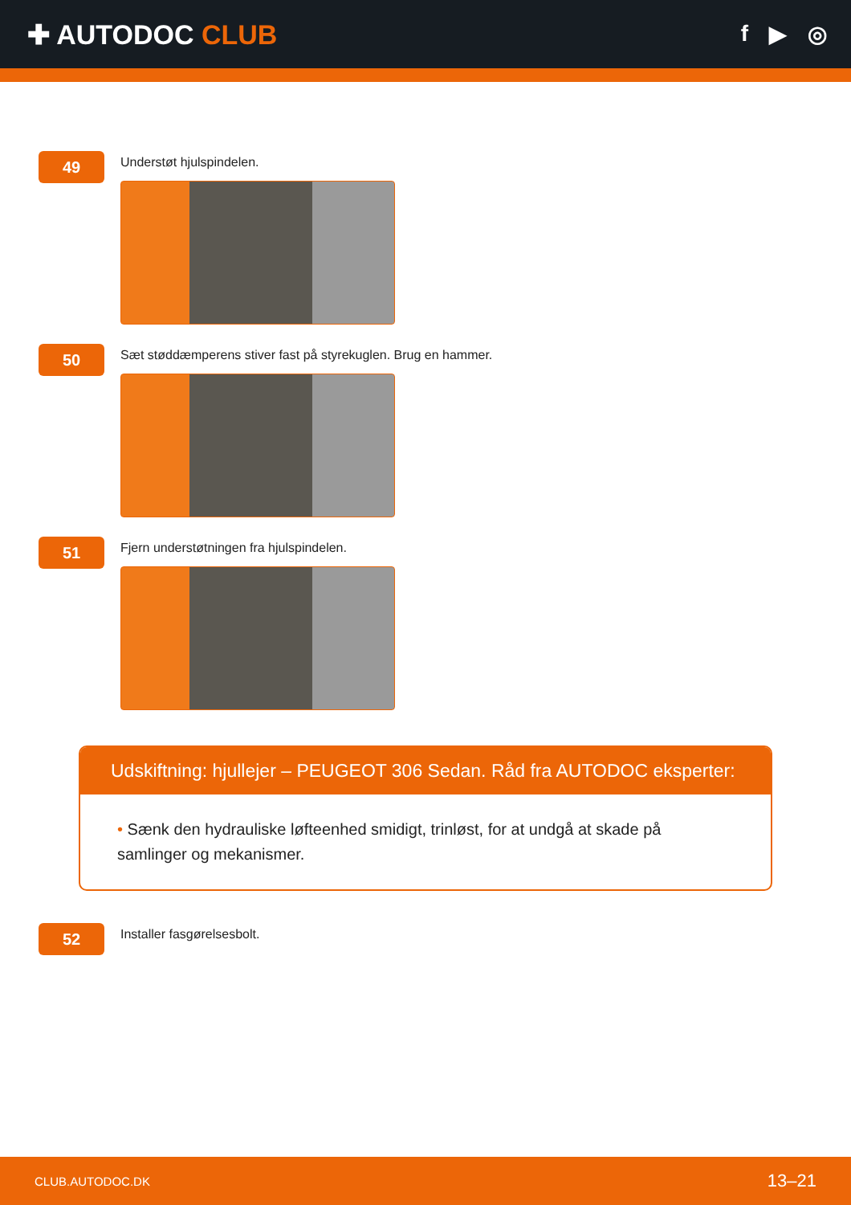✚ AUTODOC CLUB
f ▶ ◎
49
Understøt hjulspindelen.
50
Sæt støddæmperens stiver fast på styrekuglen. Brug en hammer.
51
Fjern understøtningen fra hjulspindelen.
Udskiftning: hjullejer – PEUGEOT 306 Sedan. Råd fra AUTODOC eksperter:
• Sænk den hydrauliske løfteenhed smidigt, trinløst, for at undgå at skade på samlinger og mekanismer.
52
Installer fasgørelsesbolt.
CLUB.AUTODOC.DK 13–21